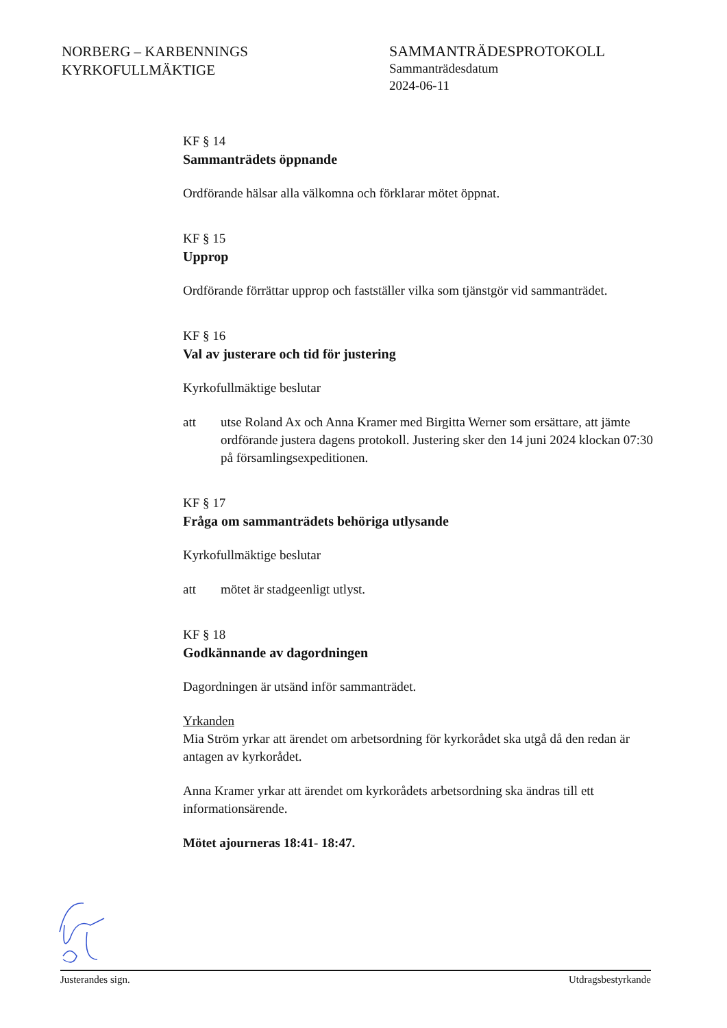NORBERG – KARBENNINGS
KYRKOFULLMÄKTIGE
SAMMANTRÄDESPROTOKOLL
Sammanträdesdatum
2024-06-11
KF § 14
Sammanträdets öppnande
Ordförande hälsar alla välkomna och förklarar mötet öppnat.
KF § 15
Upprop
Ordförande förrättar upprop och fastställer vilka som tjänstgör vid sammanträdet.
KF § 16
Val av justerare och tid för justering
Kyrkofullmäktige beslutar
att utse Roland Ax och Anna Kramer med Birgitta Werner som ersättare, att jämte ordförande justera dagens protokoll. Justering sker den 14 juni 2024 klockan 07:30 på församlingsexpeditionen.
KF § 17
Fråga om sammanträdets behöriga utlysande
Kyrkofullmäktige beslutar
att mötet är stadgeenligt utlyst.
KF § 18
Godkännande av dagordningen
Dagordningen är utsänd inför sammanträdet.
Yrkanden
Mia Ström yrkar att ärendet om arbetsordning för kyrkorådet ska utgå då den redan är antagen av kyrkorådet.
Anna Kramer yrkar att ärendet om kyrkorådets arbetsordning ska ändras till ett informationsärende.
Mötet ajourneras 18:41- 18:47.
Justerandes sign. Utdragsbestyrkande